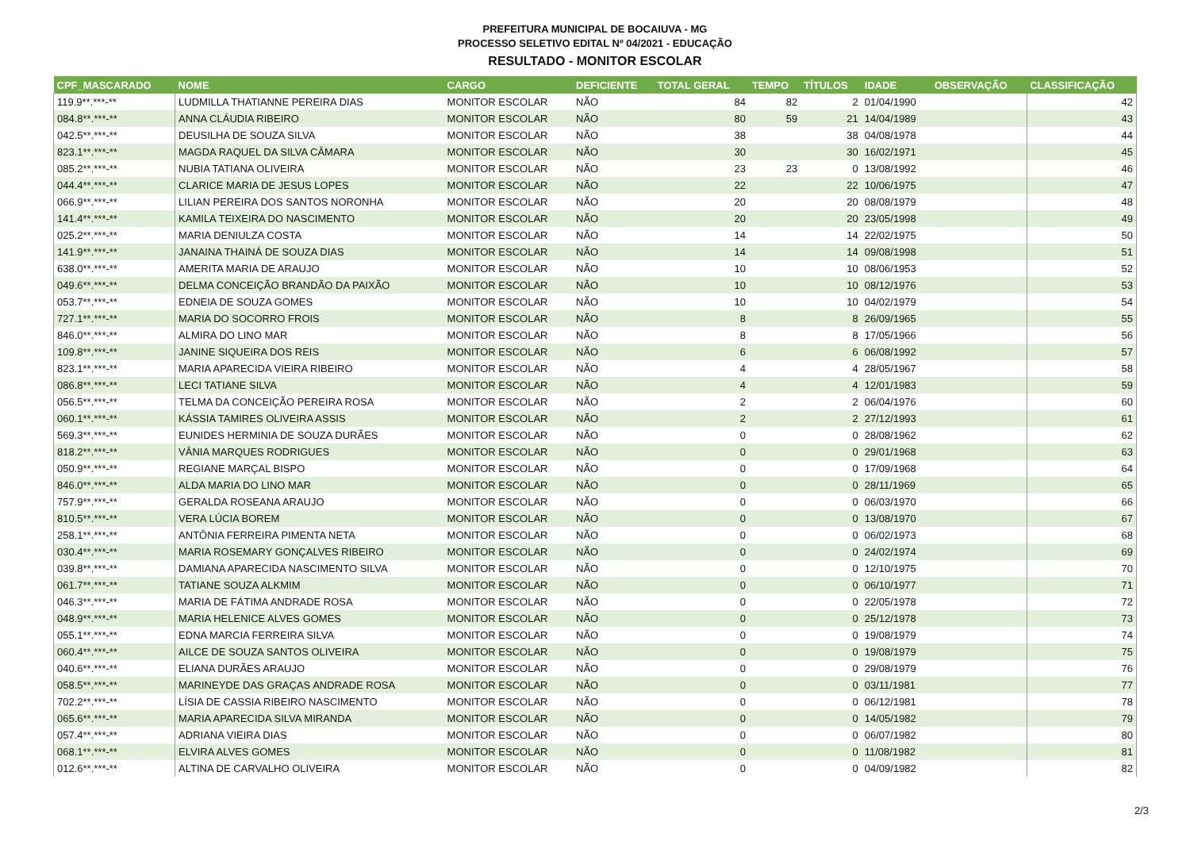PREFEITURA MUNICIPAL DE BOCAIUVA - MG
PROCESSO SELETIVO EDITAL Nº 04/2021 - EDUCAÇÃO
RESULTADO - MONITOR ESCOLAR
| CPF_MASCARADO | NOME | CARGO | DEFICIENTE | TOTAL GERAL | TEMPO | TÍTULOS | IDADE | OBSERVAÇÃO | CLASSIFICAÇÃO |
| --- | --- | --- | --- | --- | --- | --- | --- | --- | --- |
| 119.9**.***-** | LUDMILLA THATIANNE PEREIRA DIAS | MONITOR ESCOLAR | NÃO | 84 | 82 | 2 | 01/04/1990 | | 42 |
| 084.8**.***-** | ANNA CLÁUDIA RIBEIRO | MONITOR ESCOLAR | NÃO | 80 | 59 | 21 | 14/04/1989 | | 43 |
| 042.5**.***-** | DEUSILHA DE SOUZA SILVA | MONITOR ESCOLAR | NÃO | 38 | | 38 | 04/08/1978 | | 44 |
| 823.1**.***-** | MAGDA RAQUEL DA SILVA CÂMARA | MONITOR ESCOLAR | NÃO | 30 | | 30 | 16/02/1971 | | 45 |
| 085.2**.***-** | NUBIA TATIANA OLIVEIRA | MONITOR ESCOLAR | NÃO | 23 | 23 | 0 | 13/08/1992 | | 46 |
| 044.4**.***-** | CLARICE MARIA DE JESUS LOPES | MONITOR ESCOLAR | NÃO | 22 | | 22 | 10/06/1975 | | 47 |
| 066.9**.***-** | LILIAN PEREIRA DOS SANTOS NORONHA | MONITOR ESCOLAR | NÃO | 20 | | 20 | 08/08/1979 | | 48 |
| 141.4**.***-** | KAMILA TEIXEIRA DO NASCIMENTO | MONITOR ESCOLAR | NÃO | 20 | | 20 | 23/05/1998 | | 49 |
| 025.2**.***-** | MARIA DENIULZA COSTA | MONITOR ESCOLAR | NÃO | 14 | | 14 | 22/02/1975 | | 50 |
| 141.9**.***-** | JANAINA THAINÁ DE SOUZA DIAS | MONITOR ESCOLAR | NÃO | 14 | | 14 | 09/08/1998 | | 51 |
| 638.0**.***-** | AMERITA MARIA DE ARAUJO | MONITOR ESCOLAR | NÃO | 10 | | 10 | 08/06/1953 | | 52 |
| 049.6**.***-** | DELMA CONCEIÇÃO BRANDÃO DA PAIXÃO | MONITOR ESCOLAR | NÃO | 10 | | 10 | 08/12/1976 | | 53 |
| 053.7**.***-** | EDNEIA DE SOUZA GOMES | MONITOR ESCOLAR | NÃO | 10 | | 10 | 04/02/1979 | | 54 |
| 727.1**.***-** | MARIA DO SOCORRO FROIS | MONITOR ESCOLAR | NÃO | 8 | | 8 | 26/09/1965 | | 55 |
| 846.0**.***-** | ALMIRA DO LINO MAR | MONITOR ESCOLAR | NÃO | 8 | | 8 | 17/05/1966 | | 56 |
| 109.8**.***-** | JANINE SIQUEIRA DOS REIS | MONITOR ESCOLAR | NÃO | 6 | | 6 | 06/08/1992 | | 57 |
| 823.1**.***-** | MARIA APARECIDA VIEIRA RIBEIRO | MONITOR ESCOLAR | NÃO | 4 | | 4 | 28/05/1967 | | 58 |
| 086.8**.***-** | LECI TATIANE SILVA | MONITOR ESCOLAR | NÃO | 4 | | 4 | 12/01/1983 | | 59 |
| 056.5**.***-** | TELMA DA CONCEIÇÃO PEREIRA ROSA | MONITOR ESCOLAR | NÃO | 2 | | 2 | 06/04/1976 | | 60 |
| 060.1**.***-** | KÁSSIA TAMIRES OLIVEIRA ASSIS | MONITOR ESCOLAR | NÃO | 2 | | 2 | 27/12/1993 | | 61 |
| 569.3**.***-** | EUNIDES HERMINIA DE SOUZA DURÃES | MONITOR ESCOLAR | NÃO | 0 | | 0 | 28/08/1962 | | 62 |
| 818.2**.***-** | VÂNIA MARQUES RODRIGUES | MONITOR ESCOLAR | NÃO | 0 | | 0 | 29/01/1968 | | 63 |
| 050.9**.***-** | REGIANE MARÇAL BISPO | MONITOR ESCOLAR | NÃO | 0 | | 0 | 17/09/1968 | | 64 |
| 846.0**.***-** | ALDA MARIA DO LINO MAR | MONITOR ESCOLAR | NÃO | 0 | | 0 | 28/11/1969 | | 65 |
| 757.9**.***-** | GERALDA ROSEANA ARAUJO | MONITOR ESCOLAR | NÃO | 0 | | 0 | 06/03/1970 | | 66 |
| 810.5**.***-** | VERA LÚCIA BOREM | MONITOR ESCOLAR | NÃO | 0 | | 0 | 13/08/1970 | | 67 |
| 258.1**.***-** | ANTÔNIA FERREIRA PIMENTA NETA | MONITOR ESCOLAR | NÃO | 0 | | 0 | 06/02/1973 | | 68 |
| 030.4**.***-** | MARIA ROSEMARY GONÇALVES RIBEIRO | MONITOR ESCOLAR | NÃO | 0 | | 0 | 24/02/1974 | | 69 |
| 039.8**.***-** | DAMIANA APARECIDA NASCIMENTO SILVA | MONITOR ESCOLAR | NÃO | 0 | | 0 | 12/10/1975 | | 70 |
| 061.7**.***-** | TATIANE SOUZA ALKMIM | MONITOR ESCOLAR | NÃO | 0 | | 0 | 06/10/1977 | | 71 |
| 046.3**.***-** | MARIA DE FÁTIMA ANDRADE ROSA | MONITOR ESCOLAR | NÃO | 0 | | 0 | 22/05/1978 | | 72 |
| 048.9**.***-** | MARIA HELENICE ALVES GOMES | MONITOR ESCOLAR | NÃO | 0 | | 0 | 25/12/1978 | | 73 |
| 055.1**.***-** | EDNA MARCIA FERREIRA SILVA | MONITOR ESCOLAR | NÃO | 0 | | 0 | 19/08/1979 | | 74 |
| 060.4**.***-** | AILCE DE SOUZA SANTOS OLIVEIRA | MONITOR ESCOLAR | NÃO | 0 | | 0 | 19/08/1979 | | 75 |
| 040.6**.***-** | ELIANA DURÃES ARAUJO | MONITOR ESCOLAR | NÃO | 0 | | 0 | 29/08/1979 | | 76 |
| 058.5**.***-** | MARINEYDE DAS GRAÇAS ANDRADE ROSA | MONITOR ESCOLAR | NÃO | 0 | | 0 | 03/11/1981 | | 77 |
| 702.2**.***-** | LÍSIA DE CASSIA RIBEIRO NASCIMENTO | MONITOR ESCOLAR | NÃO | 0 | | 0 | 06/12/1981 | | 78 |
| 065.6**.***-** | MARIA APARECIDA SILVA MIRANDA | MONITOR ESCOLAR | NÃO | 0 | | 0 | 14/05/1982 | | 79 |
| 057.4**.***-** | ADRIANA VIEIRA DIAS | MONITOR ESCOLAR | NÃO | 0 | | 0 | 06/07/1982 | | 80 |
| 068.1**.***-** | ELVIRA ALVES GOMES | MONITOR ESCOLAR | NÃO | 0 | | 0 | 11/08/1982 | | 81 |
| 012.6**.***-** | ALTINA DE CARVALHO OLIVEIRA | MONITOR ESCOLAR | NÃO | 0 | | 0 | 04/09/1982 | | 82 |
2/3